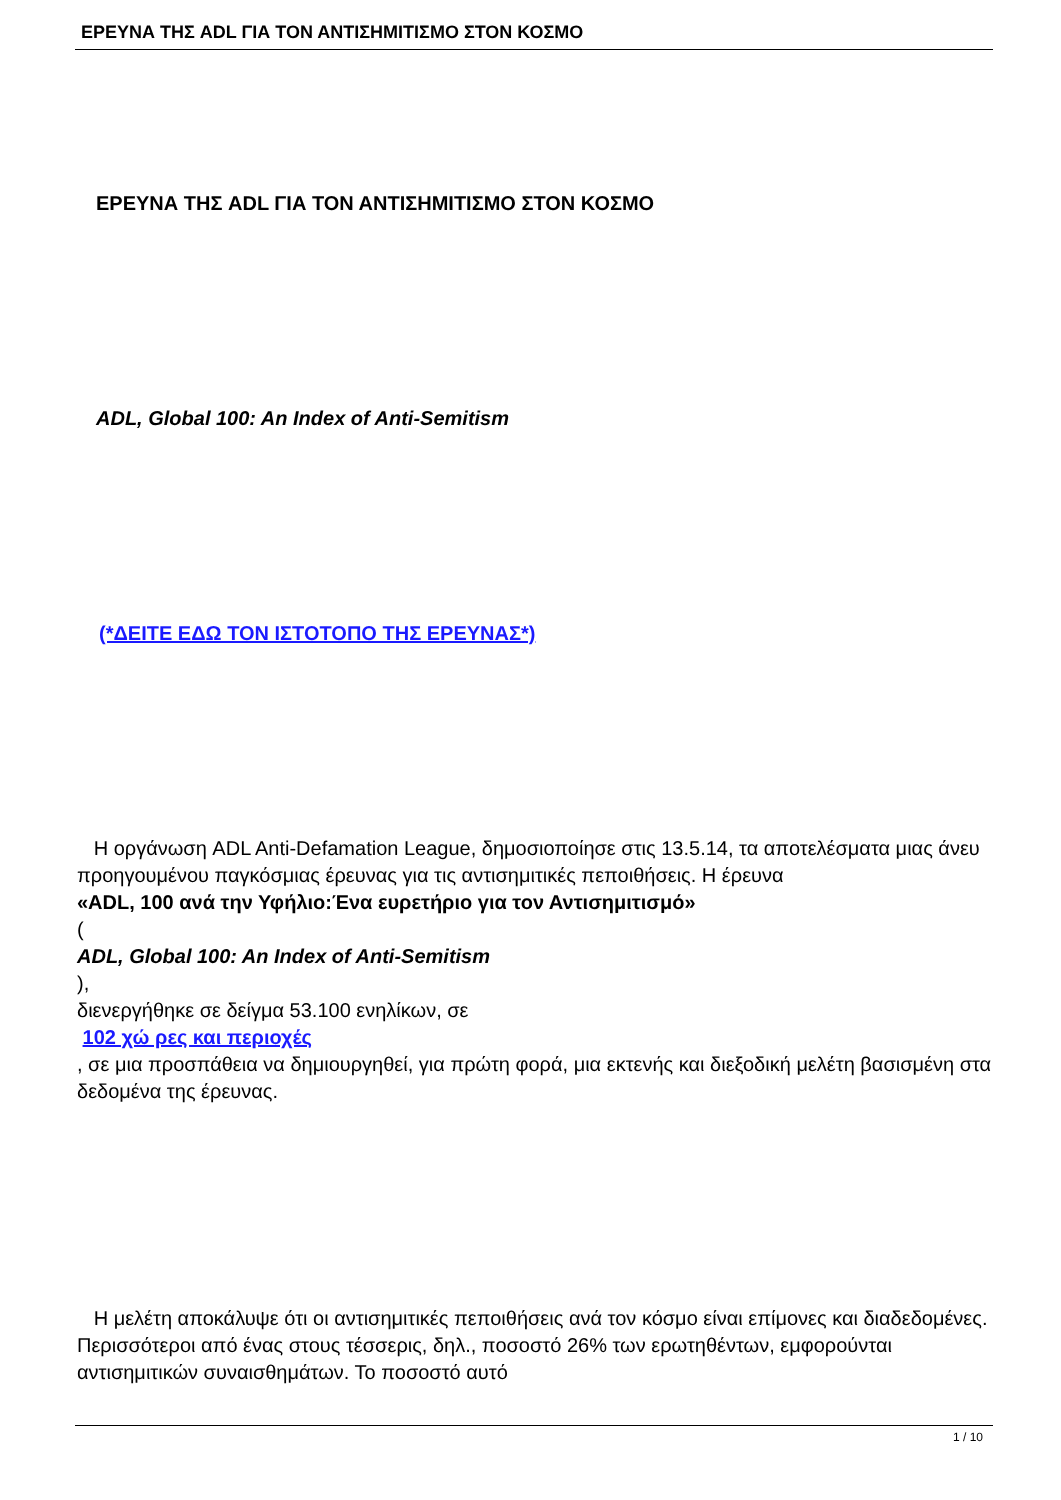ΕΡΕΥΝΑ ΤΗΣ ADL ΓΙΑ ΤΟΝ ΑΝΤΙΣΗΜΙΤΙΣΜΟ ΣΤΟΝ ΚΟΣΜΟ
ΕΡΕΥΝΑ ΤΗΣ ADL ΓΙΑ ΤΟΝ ΑΝΤΙΣΗΜΙΤΙΣΜΟ ΣΤΟΝ ΚΟΣΜΟ
ADL, Global 100: An Index of Anti-Semitism
(*ΔΕΙΤΕ ΕΔΩ ΤΟΝ ΙΣΤΟΤΟΠΟ ΤΗΣ ΕΡΕΥΝΑΣ*)
Η οργάνωση ADL Anti-Defamation League, δημοσιοποίησε στις 13.5.14, τα αποτελέσματα μιας άνευ προηγουμένου παγκόσμιας έρευνας για τις αντισημιτικές πεποιθήσεις. Η έρευνα
«ADL, 100 ανά την Υφήλιο:Ένα ευρετήριο για τον Αντισημιτισμό»
(
ADL, Global 100: An Index of Anti-Semitism
),
διενεργήθηκε σε δείγμα 53.100 ενηλίκων, σε
102 χώ ρες και περιοχές
, σε μια προσπάθεια να δημιουργηθεί, για πρώτη φορά, μια εκτενής και διεξοδική μελέτη βασισμένη στα δεδομένα της έρευνας.
Η μελέτη αποκάλυψε ότι οι αντισημιτικές πεποιθήσεις ανά τον κόσμο είναι επίμονες και διαδεδομένες. Περισσότεροι από ένας στους τέσσερις, δηλ., ποσοστό 26% των ερωτηθέντων, εμφορούνται αντισημιτικών συναισθημάτων. Το ποσοστό αυτό
1 / 10